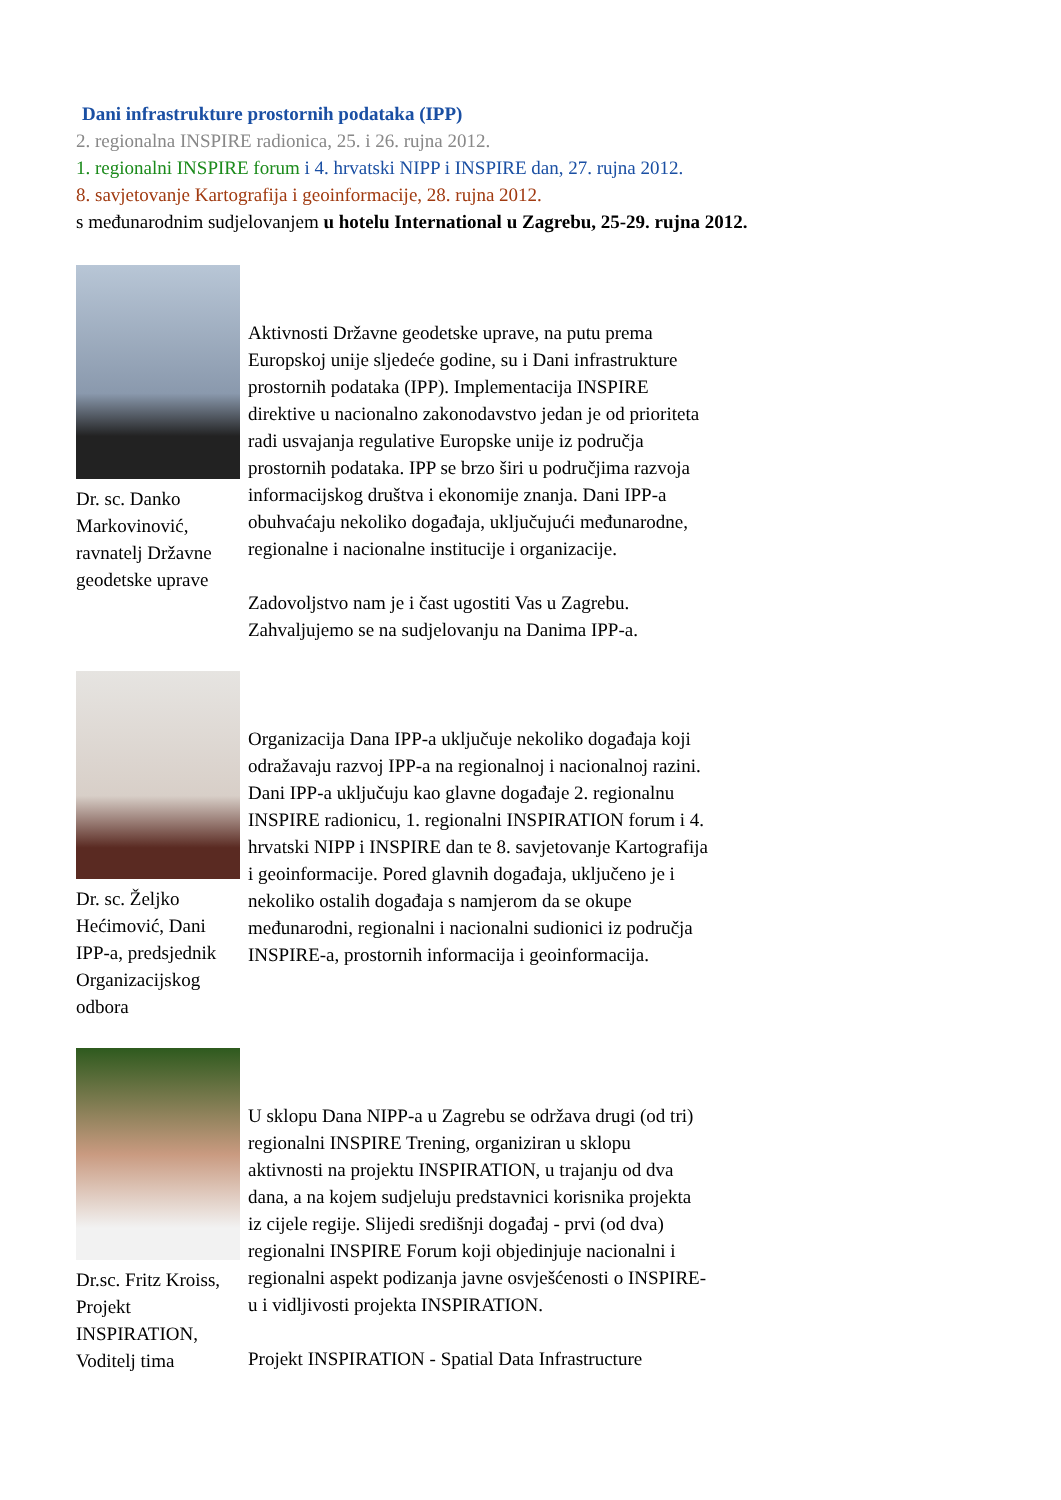Dani infrastrukture prostornih podataka (IPP)
2. regionalna INSPIRE radionica, 25. i 26. rujna 2012.
1. regionalni INSPIRE forum i 4. hrvatski NIPP i INSPIRE dan, 27. rujna 2012.
8. savjetovanje Kartografija i geoinformacije, 28. rujna 2012.
s međunarodnim sudjelovanjem u hotelu International u Zagrebu, 25-29. rujna 2012.
Dr. sc. Danko Markovinović, ravnatelj Državne geodetske uprave
Aktivnosti Državne geodetske uprave, na putu prema Europskoj unije sljedeće godine, su i Dani infrastrukture prostornih podataka (IPP). Implementacija INSPIRE direktive u nacionalno zakonodavstvo jedan je od prioriteta radi usvajanja regulative Europske unije iz područja prostornih podataka. IPP se brzo širi u područjima razvoja informacijskog društva i ekonomije znanja. Dani IPP-a obuhvaćaju nekoliko događaja, uključujući međunarodne, regionalne i nacionalne institucije i organizacije.
Zadovoljstvo nam je i čast ugostiti Vas u Zagrebu. Zahvaljujemo se na sudjelovanju na Danima IPP-a.
Dr. sc. Željko Hećimović, Dani IPP-a, predsjednik Organizacijskog odbora
Organizacija Dana IPP-a uključuje nekoliko događaja koji odražavaju razvoj IPP-a na regionalnoj i nacionalnoj razini. Dani IPP-a uključuju kao glavne događaje 2. regionalnu INSPIRE radionicu, 1. regionalni INSPIRATION forum i 4. hrvatski NIPP i INSPIRE dan te 8. savjetovanje Kartografija i geoinformacije. Pored glavnih događaja, uključeno je i nekoliko ostalih događaja s namjerom da se okupe međunarodni, regionalni i nacionalni sudionici iz područja INSPIRE-a, prostornih informacija i geoinformacija.
Dr.sc. Fritz Kroiss, Projekt INSPIRATION, Voditelj tima
U sklopu Dana NIPP-a u Zagrebu se održava drugi (od tri) regionalni INSPIRE Trening, organiziran u sklopu aktivnosti na projektu INSPIRATION, u trajanju od dva dana, a na kojem sudjeluju predstavnici korisnika projekta iz cijele regije. Slijedi središnji događaj - prvi (od dva) regionalni INSPIRE Forum koji objedinjuje nacionalni i regionalni aspekt podizanja javne osvješćenosti o INSPIRE-u i vidljivosti projekta INSPIRATION.
Projekt INSPIRATION - Spatial Data Infrastructure